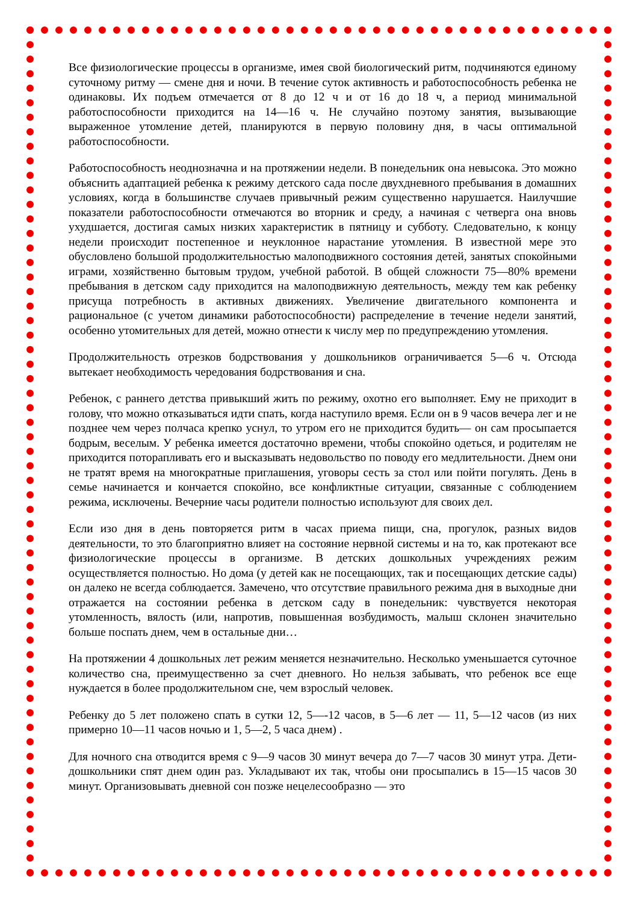Все физиологические процессы в организме, имея свой биологический ритм, подчиняются единому суточному ритму — смене дня и ночи. В течение суток активность и работоспособность ребенка не одинаковы. Их подъем отмечается от 8 до 12 ч и от 16 до 18 ч, а период минимальной работоспособности приходится на 14—16 ч. Не случайно поэтому занятия, вызывающие выраженное утомление детей, планируются в первую половину дня, в часы оптимальной работоспособности.
Работоспособность неоднозначна и на протяжении недели. В понедельник она невысока. Это можно объяснить адаптацией ребенка к режиму детского сада после двухдневного пребывания в домашних условиях, когда в большинстве случаев привычный режим существенно нарушается. Наилучшие показатели работоспособности отмечаются во вторник и среду, а начиная с четверга она вновь ухудшается, достигая самых низких характеристик в пятницу и субботу. Следовательно, к концу недели происходит постепенное и неуклонное нарастание утомления. В известной мере это обусловлено большой продолжительностью малоподвижного состояния детей, занятых спокойными играми, хозяйственно бытовым трудом, учебной работой. В общей сложности 75—80% времени пребывания в детском саду приходится на малоподвижную деятельность, между тем как ребенку присуща потребность в активных движениях. Увеличение двигательного компонента и рациональное (с учетом динамики работоспособности) распределение в течение недели занятий, особенно утомительных для детей, можно отнести к числу мер по предупреждению утомления.
Продолжительность отрезков бодрствования у дошкольников ограничивается 5—6 ч. Отсюда вытекает необходимость чередования бодрствования и сна.
Ребенок, с раннего детства привыкший жить по режиму, охотно его выполняет. Ему не приходит в голову, что можно отказываться идти спать, когда наступило время. Если он в 9 часов вечера лег и не позднее чем через полчаса крепко уснул, то утром его не приходится будить— он сам просыпается бодрым, веселым. У ребенка имеется достаточно времени, чтобы спокойно одеться, и родителям не приходится поторапливать его и высказывать недовольство по поводу его медлительности. Днем они не тратят время на многократные приглашения, уговоры сесть за стол или пойти погулять. День в семье начинается и кончается спокойно, все конфликтные ситуации, связанные с соблюдением режима, исключены. Вечерние часы родители полностью используют для своих дел.
Если изо дня в день повторяется ритм в часах приема пищи, сна, прогулок, разных видов деятельности, то это благоприятно влияет на состояние нервной системы и на то, как протекают все физиологические процессы в организме. В детских дошкольных учреждениях режим осуществляется полностью. Но дома (у детей как не посещающих, так и посещающих детские сады) он далеко не всегда соблюдается. Замечено, что отсутствие правильного режима дня в выходные дни отражается на состоянии ребенка в детском саду в понедельник: чувствуется некоторая утомленность, вялость (или, напротив, повышенная возбудимость, малыш склонен значительно больше поспать днем, чем в остальные дни…
На протяжении 4 дошкольных лет режим меняется незначительно. Несколько уменьшается суточное количество сна, преимущественно за счет дневного. Но нельзя забывать, что ребенок все еще нуждается в более продолжительном сне, чем взрослый человек.
Ребенку до 5 лет положено спать в сутки 12, 5—-12 часов, в 5—6 лет — 11, 5—12 часов (из них примерно 10—11 часов ночью и 1, 5—2, 5 часа днем) .
Для ночного сна отводится время с 9—9 часов 30 минут вечера до 7—7 часов 30 минут утра. Дети-дошкольники спят днем один раз. Укладывают их так, чтобы они просыпались в 15—15 часов 30 минут. Организовывать дневной сон позже нецелесообразно — это